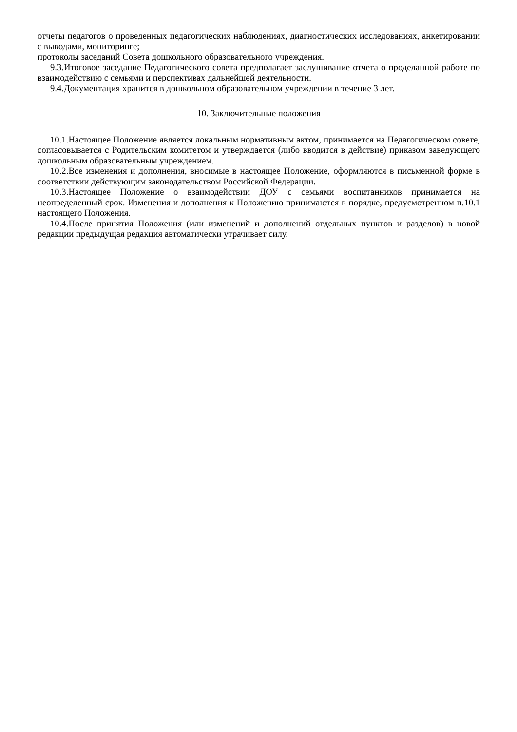отчеты педагогов о проведенных педагогических наблюдениях, диагностических исследованиях, анкетировании с выводами, мониторинге;
протоколы заседаний Совета дошкольного образовательного учреждения.
9.3.Итоговое заседание Педагогического совета предполагает заслушивание отчета о проделанной работе по взаимодействию с семьями и перспективах дальнейшей деятельности.
9.4.Документация хранится в дошкольном образовательном учреждении в течение 3 лет.
10. Заключительные положения
10.1.Настоящее Положение является локальным нормативным актом, принимается на Педагогическом совете, согласовывается с Родительским комитетом и утверждается (либо вводится в действие) приказом заведующего дошкольным образовательным учреждением.
10.2.Все изменения и дополнения, вносимые в настоящее Положение, оформляются в письменной форме в соответствии действующим законодательством Российской Федерации.
10.3.Настоящее Положение о взаимодействии ДОУ с семьями воспитанников принимается на неопределенный срок. Изменения и дополнения к Положению принимаются в порядке, предусмотренном п.10.1 настоящего Положения.
10.4.После принятия Положения (или изменений и дополнений отдельных пунктов и разделов) в новой редакции предыдущая редакция автоматически утрачивает силу.